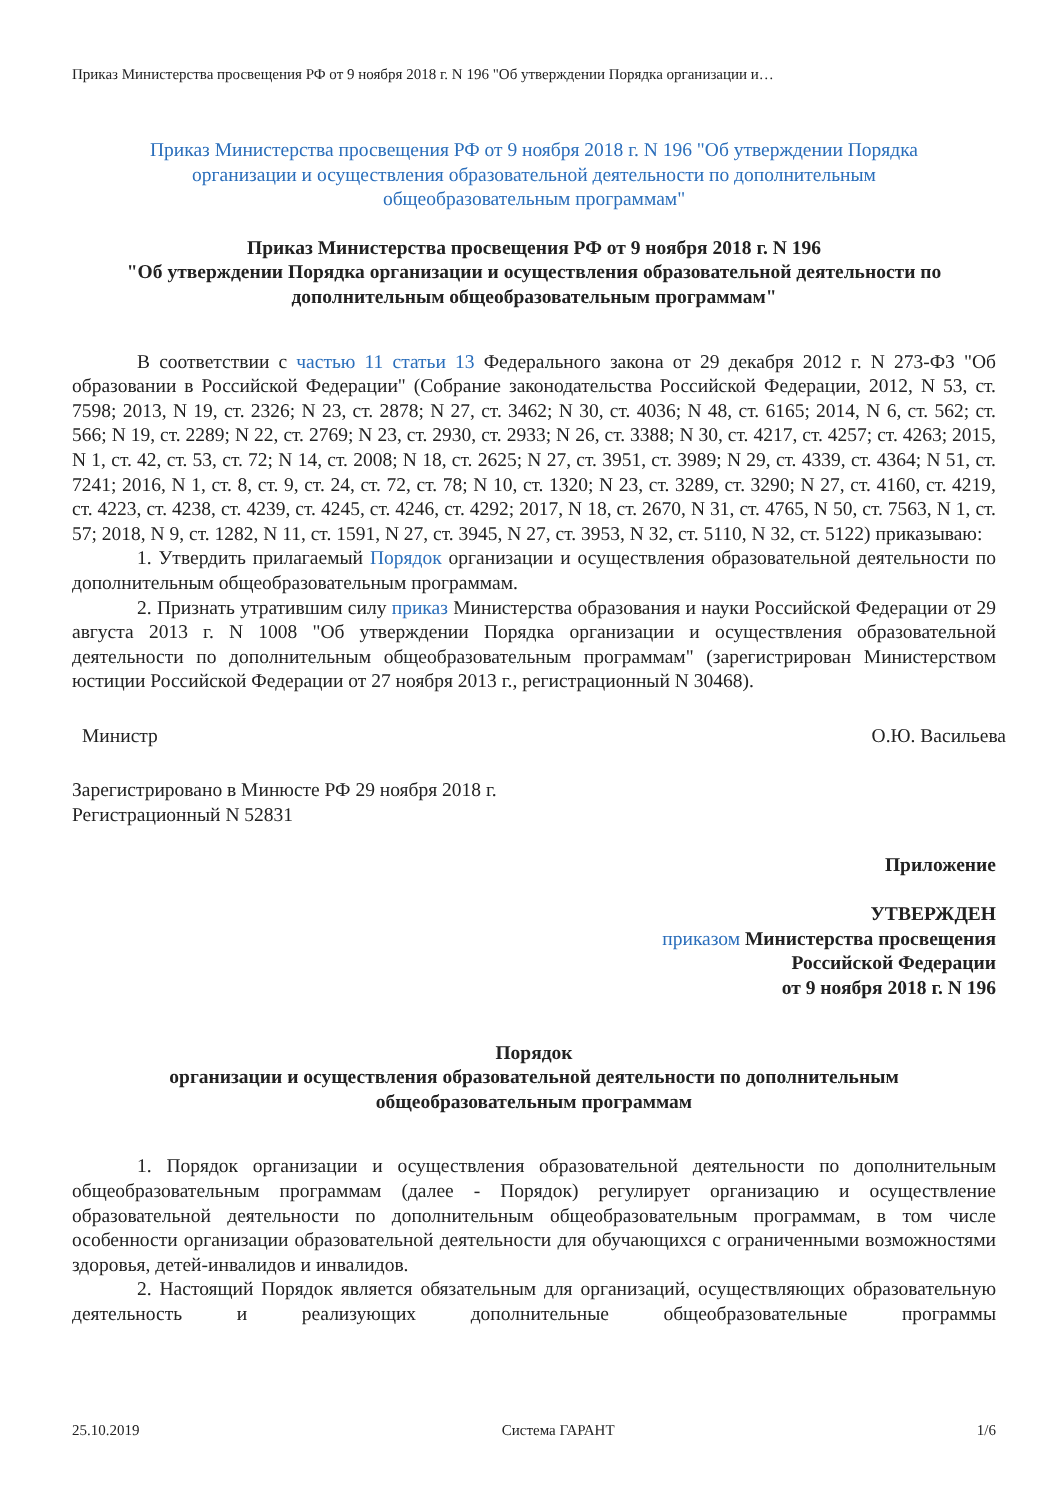Приказ Министерства просвещения РФ от 9 ноября 2018 г. N 196 "Об утверждении Порядка организации и…
Приказ Министерства просвещения РФ от 9 ноября 2018 г. N 196 "Об утверждении Порядка
организации и осуществления образовательной деятельности по дополнительным
общеобразовательным программам"
Приказ Министерства просвещения РФ от 9 ноября 2018 г. N 196
"Об утверждении Порядка организации и осуществления образовательной деятельности по
дополнительным общеобразовательным программам"
В соответствии с частью 11 статьи 13 Федерального закона от 29 декабря 2012 г. N 273-ФЗ "Об образовании в Российской Федерации" (Собрание законодательства Российской Федерации, 2012, N 53, ст. 7598; 2013, N 19, ст. 2326; N 23, ст. 2878; N 27, ст. 3462; N 30, ст. 4036; N 48, ст. 6165; 2014, N 6, ст. 562; ст. 566; N 19, ст. 2289; N 22, ст. 2769; N 23, ст. 2930, ст. 2933; N 26, ст. 3388; N 30, ст. 4217, ст. 4257; ст. 4263; 2015, N 1, ст. 42, ст. 53, ст. 72; N 14, ст. 2008; N 18, ст. 2625; N 27, ст. 3951, ст. 3989; N 29, ст. 4339, ст. 4364; N 51, ст. 7241; 2016, N 1, ст. 8, ст. 9, ст. 24, ст. 72, ст. 78; N 10, ст. 1320; N 23, ст. 3289, ст. 3290; N 27, ст. 4160, ст. 4219, ст. 4223, ст. 4238, ст. 4239, ст. 4245, ст. 4246, ст. 4292; 2017, N 18, ст. 2670, N 31, ст. 4765, N 50, ст. 7563, N 1, ст. 57; 2018, N 9, ст. 1282, N 11, ст. 1591, N 27, ст. 3945, N 27, ст. 3953, N 32, ст. 5110, N 32, ст. 5122) приказываю:
1. Утвердить прилагаемый Порядок организации и осуществления образовательной деятельности по дополнительным общеобразовательным программам.
2. Признать утратившим силу приказ Министерства образования и науки Российской Федерации от 29 августа 2013 г. N 1008 "Об утверждении Порядка организации и осуществления образовательной деятельности по дополнительным общеобразовательным программам" (зарегистрирован Министерством юстиции Российской Федерации от 27 ноября 2013 г., регистрационный N 30468).
Министр О.Ю. Васильева
Зарегистрировано в Минюсте РФ 29 ноября 2018 г.
Регистрационный N 52831
Приложение
УТВЕРЖДЕН
приказом Министерства просвещения
Российской Федерации
от 9 ноября 2018 г. N 196
Порядок
организации и осуществления образовательной деятельности по дополнительным
общеобразовательным программам
1. Порядок организации и осуществления образовательной деятельности по дополнительным общеобразовательным программам (далее - Порядок) регулирует организацию и осуществление образовательной деятельности по дополнительным общеобразовательным программам, в том числе особенности организации образовательной деятельности для обучающихся с ограниченными возможностями здоровья, детей-инвалидов и инвалидов.
2. Настоящий Порядок является обязательным для организаций, осуществляющих образовательную деятельность и реализующих дополнительные общеобразовательные программы
25.10.2019 Система ГАРАНТ 1/6